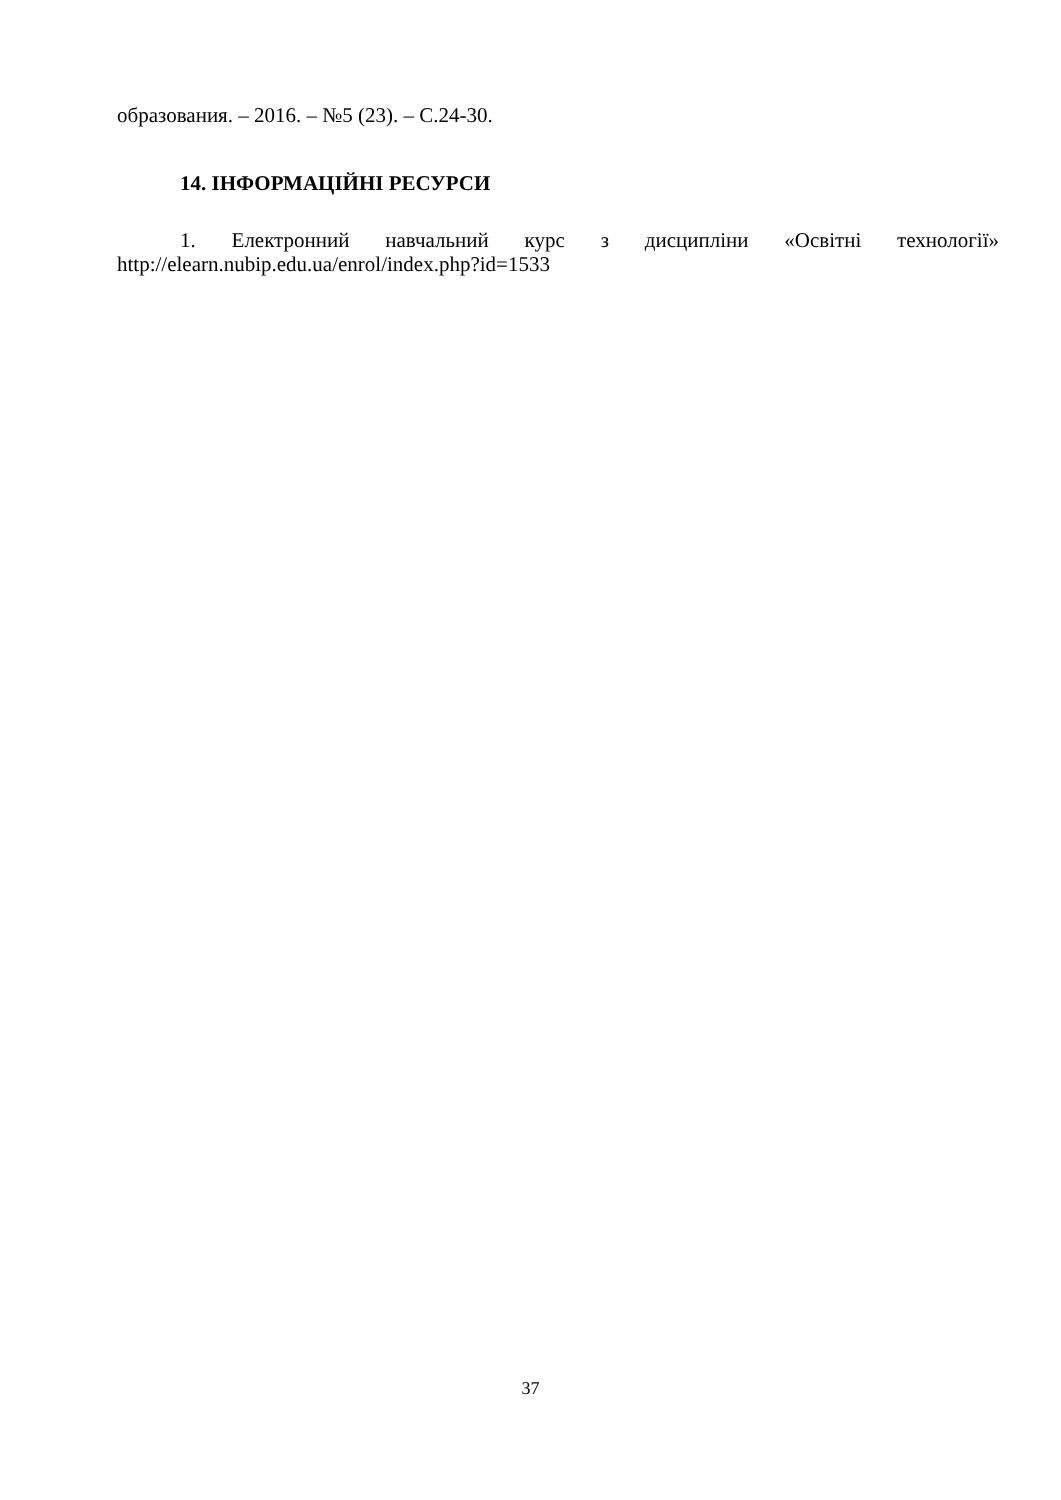образования. – 2016. – №5 (23). – С.24-30.
14. ІНФОРМАЦІЙНІ РЕСУРСИ
1. Електронний навчальний курс з дисципліни «Освітні технології» http://elearn.nubip.edu.ua/enrol/index.php?id=1533
37